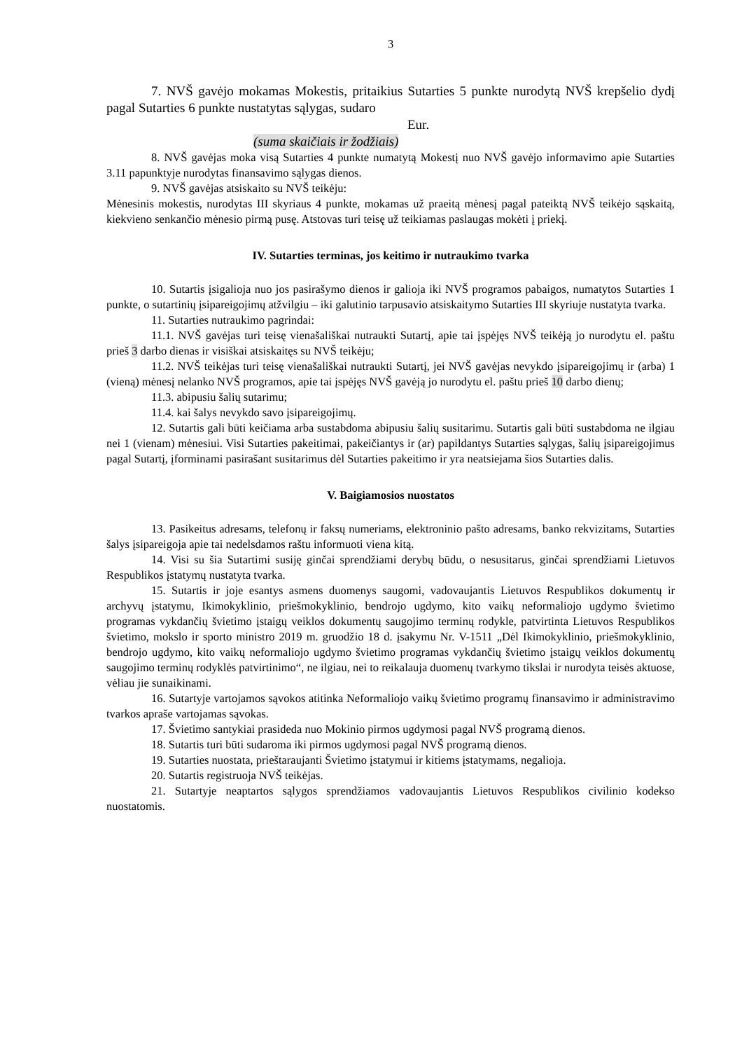3
7. NVŠ gavėjo mokamas Mokestis, pritaikius Sutarties 5 punkte nurodytą NVŠ krepšelio dydį pagal Sutarties 6 punkte nustatytas sąlygas, sudaro
Eur.
(suma skaičiais ir žodžiais)
8. NVŠ gavėjas moka visą Sutarties 4 punkte numatytą Mokestį nuo NVŠ gavėjo informavimo apie Sutarties 3.11 papunktyje nurodytas finansavimo sąlygas dienos.
9. NVŠ gavėjas atsiskaito su NVŠ teikėju:
Mėnesinis mokestis, nurodytas III skyriaus 4 punkte, mokamas už praeitą mėnesį pagal pateiktą NVŠ teikėjo sąskaitą, kiekvieno senkančio mėnesio pirmą pusę. Atstovas turi teisę už teikiamas paslaugas mokėti į priekį.
IV. Sutarties terminas, jos keitimo ir nutraukimo tvarka
10. Sutartis įsigalioja nuo jos pasirašymo dienos ir galioja iki NVŠ programos pabaigos, numatytos Sutarties 1 punkte, o sutartinių įsipareigojimų atžvilgiu – iki galutinio tarpusavio atsiskaitymo Sutarties III skyriuje nustatyta tvarka.
11. Sutarties nutraukimo pagrindai:
11.1. NVŠ gavėjas turi teisę vienašališkai nutraukti Sutartį, apie tai įspėjęs NVŠ teikėją jo nurodytu el. paštu prieš 3 darbo dienas ir visiškai atsiskaitęs su NVŠ teikėju;
11.2. NVŠ teikėjas turi teisę vienašališkai nutraukti Sutartį, jei NVŠ gavėjas nevykdo įsipareigojimų ir (arba) 1 (vieną) mėnesį nelanko NVŠ programos, apie tai įspėjęs NVŠ gavėją jo nurodytu el. paštu prieš 10 darbo dienų;
11.3. abipusiu šalių sutarimu;
11.4. kai šalys nevykdo savo įsipareigojimų.
12. Sutartis gali būti keičiama arba sustabdoma abipusiu šalių susitarimu. Sutartis gali būti sustabdoma ne ilgiau nei 1 (vienam) mėnesiui. Visi Sutarties pakeitimai, pakeičiantys ir (ar) papildantys Sutarties sąlygas, šalių įsipareigojimus pagal Sutartį, įforminami pasirašant susitarimus dėl Sutarties pakeitimo ir yra neatsiejama šios Sutarties dalis.
V. Baigiamosios nuostatos
13. Pasikeitus adresams, telefonų ir faksų numeriams, elektroninio pašto adresams, banko rekvizitams, Sutarties šalys įsipareigoja apie tai nedelsdamos raštu informuoti viena kitą.
14. Visi su šia Sutartimi susiję ginčai sprendžiami derybų būdu, o nesusitarus, ginčai sprendžiami Lietuvos Respublikos įstatymų nustatyta tvarka.
15. Sutartis ir joje esantys asmens duomenys saugomi, vadovaujantis Lietuvos Respublikos dokumentų ir archyvų įstatymu, Ikimokyklinio, priešmokyklinio, bendrojo ugdymo, kito vaikų neformaliojo ugdymo švietimo programas vykdančių švietimo įstaigų veiklos dokumentų saugojimo terminų rodykle, patvirtinta Lietuvos Respublikos švietimo, mokslo ir sporto ministro 2019 m. gruodžio 18 d. įsakymu Nr. V-1511 „Dėl Ikimokyklinio, priešmokyklinio, bendrojo ugdymo, kito vaikų neformaliojo ugdymo švietimo programas vykdančių švietimo įstaigų veiklos dokumentų saugojimo terminų rodyklės patvirtinimo“, ne ilgiau, nei to reikalauja duomenų tvarkymo tikslai ir nurodyta teisės aktuose, vėliau jie sunaikinami.
16. Sutartyje vartojamos sąvokos atitinka Neformaliojo vaikų švietimo programų finansavimo ir administravimo tvarkos apraše vartojamas sąvokas.
17. Švietimo santykiai prasideda nuo Mokinio pirmos ugdymosi pagal NVŠ programą dienos.
18. Sutartis turi būti sudaroma iki pirmos ugdymosi pagal NVŠ programą dienos.
19. Sutarties nuostata, prieštaraujanti Švietimo įstatymui ir kitiems įstatymams, negalioja.
20. Sutartis registruoja NVŠ teikėjas.
21. Sutartyje neaptartos sąlygos sprendžiamos vadovaujantis Lietuvos Respublikos civilinio kodekso nuostatomis.